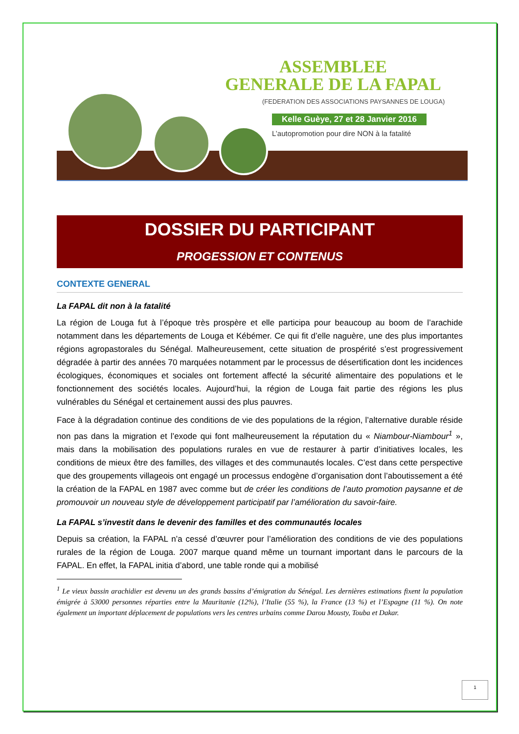ASSEMBLEE
GENERALE DE LA FAPAL
(FEDERATION DES ASSOCIATIONS PAYSANNES DE LOUGA)
Kelle Guèye, 27 et 28 Janvier 2016
L’autopromotion pour dire NON à la fatalité
DOSSIER DU PARTICIPANT
PROGESSION ET CONTENUS
CONTEXTE GENERAL
La FAPAL dit non à la fatalité
La région de Louga fut à l’époque très prospère et elle participa pour beaucoup au boom de l’arachide notamment dans les départements de Louga et Kébémer. Ce qui fit d’elle naguère, une des plus importantes régions agropastorales du Sénégal. Malheureusement, cette situation de prospérité s’est progressivement dégradée à partir des années 70 marquées notamment par le processus de désertification dont les incidences écologiques, économiques et sociales ont fortement affecté la sécurité alimentaire des populations et le fonctionnement des sociétés locales. Aujourd’hui, la région de Louga fait partie des régions les plus vulnérables du Sénégal et certainement aussi des plus pauvres.
Face à la dégradation continue des conditions de vie des populations de la région, l’alternative durable réside non pas dans la migration et l’exode qui font malheureusement la réputation du « Niambour-Niambour<sup>1</sup> », mais dans la mobilisation des populations rurales en vue de restaurer à partir d’initiatives locales, les conditions de mieux être des familles, des villages et des communautés locales. C’est dans cette perspective que des groupements villageois ont engagé un processus endogène d’organisation dont l’aboutissement a été la création de la FAPAL en 1987 avec comme but de créer les conditions de l’auto promotion paysanne et de promouvoir un nouveau style de développement participatif par l’amélioration du savoir-faire.
La FAPAL s’investit dans le devenir des familles et des communautés locales
Depuis sa création, la FAPAL n’a cessé d’œuvrer pour l’amélioration des conditions de vie des populations rurales de la région de Louga. 2007 marque quand même un tournant important dans le parcours de la FAPAL. En effet, la FAPAL initia d’abord, une table ronde qui a mobilisé
<sup>1</sup> Le vieux bassin arachidier est devenu un des grands bassins d’émigration du Sénégal. Les dernières estimations fixent la population émigrée à 53000 personnes réparties entre la Mauritanie (12%), l’Italie (55 %), la France (13 %) et l’Espagne (11 %). On note également un important déplacement de populations vers les centres urbains comme Darou Mousty, Touba et Dakar.
1